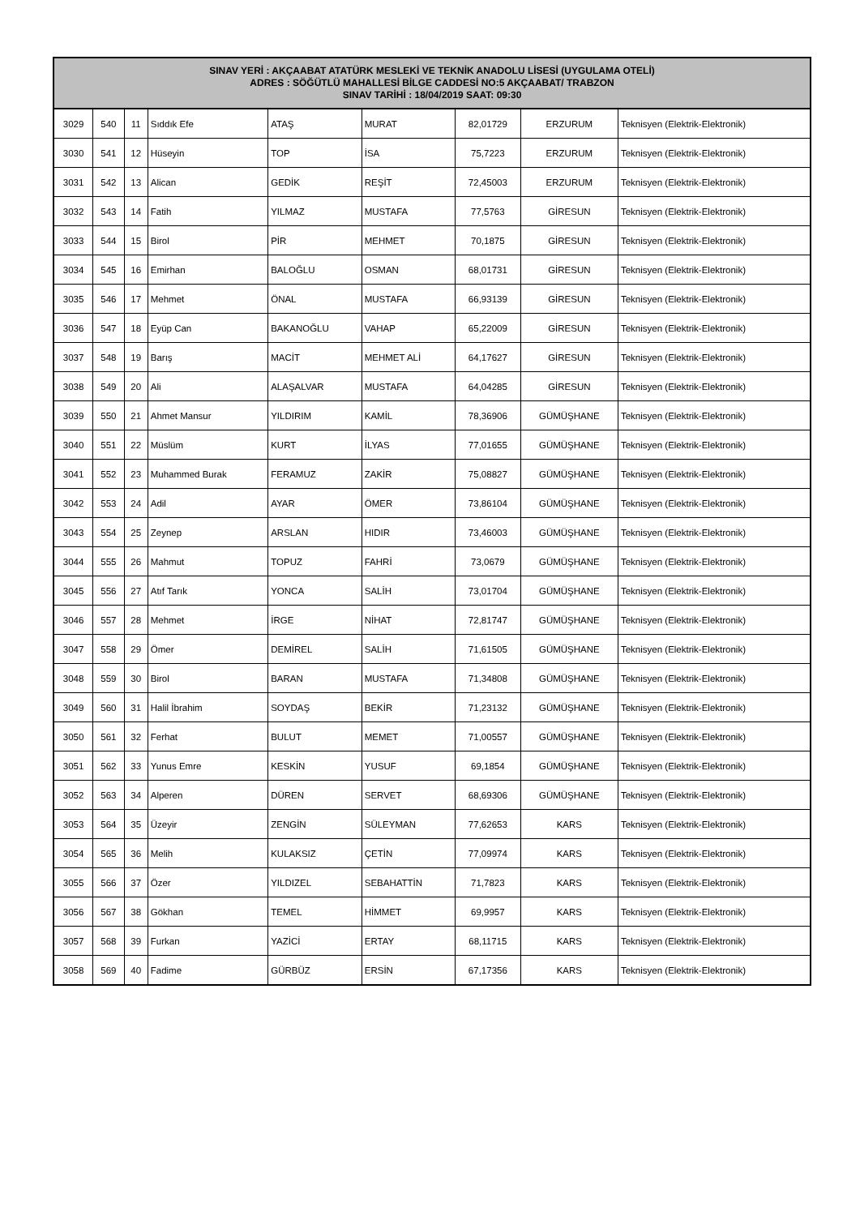| SINAV YERİ : AKÇAABAT ATATÜRK MESLEKİ VE TEKNİK ANADOLU LİSESİ (UYGULAMA OTELİ) ADRES : SÖĞÜTLÜ MAHALLESİ BİLGE CADDESİ NO:5 AKÇAABAT/ TRABZON SINAV TARİHİ : 18/04/2019 SAAT: 09:30 | | | | | | | | |
| --- | --- | --- | --- | --- | --- | --- | --- | --- |
| 3029 | 540 | 11 | Sıddık Efe | ATAŞ | MURAT | 82,01729 | ERZURUM | Teknisyen (Elektrik-Elektronik) |
| 3030 | 541 | 12 | Hüseyin | TOP | İSA | 75,7223 | ERZURUM | Teknisyen (Elektrik-Elektronik) |
| 3031 | 542 | 13 | Alican | GEDİK | REŞİT | 72,45003 | ERZURUM | Teknisyen (Elektrik-Elektronik) |
| 3032 | 543 | 14 | Fatih | YILMAZ | MUSTAFA | 77,5763 | GİRESUN | Teknisyen (Elektrik-Elektronik) |
| 3033 | 544 | 15 | Birol | PİR | MEHMET | 70,1875 | GİRESUN | Teknisyen (Elektrik-Elektronik) |
| 3034 | 545 | 16 | Emirhan | BALOĞLU | OSMAN | 68,01731 | GİRESUN | Teknisyen (Elektrik-Elektronik) |
| 3035 | 546 | 17 | Mehmet | ÖNAL | MUSTAFA | 66,93139 | GİRESUN | Teknisyen (Elektrik-Elektronik) |
| 3036 | 547 | 18 | Eyüp Can | BAKANOĞLU | VAHAP | 65,22009 | GİRESUN | Teknisyen (Elektrik-Elektronik) |
| 3037 | 548 | 19 | Barış | MACİT | MEHMET ALİ | 64,17627 | GİRESUN | Teknisyen (Elektrik-Elektronik) |
| 3038 | 549 | 20 | Ali | ALAŞALVAR | MUSTAFA | 64,04285 | GİRESUN | Teknisyen (Elektrik-Elektronik) |
| 3039 | 550 | 21 | Ahmet Mansur | YILDIRIM | KAMİL | 78,36906 | GÜMÜŞHANE | Teknisyen (Elektrik-Elektronik) |
| 3040 | 551 | 22 | Müslüm | KURT | İLYAS | 77,01655 | GÜMÜŞHANE | Teknisyen (Elektrik-Elektronik) |
| 3041 | 552 | 23 | Muhammed Burak | FERAMUZ | ZAKİR | 75,08827 | GÜMÜŞHANE | Teknisyen (Elektrik-Elektronik) |
| 3042 | 553 | 24 | Adil | AYAR | ÖMER | 73,86104 | GÜMÜŞHANE | Teknisyen (Elektrik-Elektronik) |
| 3043 | 554 | 25 | Zeynep | ARSLAN | HIDIR | 73,46003 | GÜMÜŞHANE | Teknisyen (Elektrik-Elektronik) |
| 3044 | 555 | 26 | Mahmut | TOPUZ | FAHRİ | 73,0679 | GÜMÜŞHANE | Teknisyen (Elektrik-Elektronik) |
| 3045 | 556 | 27 | Atıf Tarık | YONCA | SALİH | 73,01704 | GÜMÜŞHANE | Teknisyen (Elektrik-Elektronik) |
| 3046 | 557 | 28 | Mehmet | İRGE | NİHAT | 72,81747 | GÜMÜŞHANE | Teknisyen (Elektrik-Elektronik) |
| 3047 | 558 | 29 | Ömer | DEMİREL | SALİH | 71,61505 | GÜMÜŞHANE | Teknisyen (Elektrik-Elektronik) |
| 3048 | 559 | 30 | Birol | BARAN | MUSTAFA | 71,34808 | GÜMÜŞHANE | Teknisyen (Elektrik-Elektronik) |
| 3049 | 560 | 31 | Halil İbrahim | SOYDAŞ | BEKİR | 71,23132 | GÜMÜŞHANE | Teknisyen (Elektrik-Elektronik) |
| 3050 | 561 | 32 | Ferhat | BULUT | MEMET | 71,00557 | GÜMÜŞHANE | Teknisyen (Elektrik-Elektronik) |
| 3051 | 562 | 33 | Yunus Emre | KESKİN | YUSUF | 69,1854 | GÜMÜŞHANE | Teknisyen (Elektrik-Elektronik) |
| 3052 | 563 | 34 | Alperen | DÜREN | SERVET | 68,69306 | GÜMÜŞHANE | Teknisyen (Elektrik-Elektronik) |
| 3053 | 564 | 35 | Üzeyir | ZENGİN | SÜLEYMAN | 77,62653 | KARS | Teknisyen (Elektrik-Elektronik) |
| 3054 | 565 | 36 | Melih | KULAKSIZ | ÇETİN | 77,09974 | KARS | Teknisyen (Elektrik-Elektronik) |
| 3055 | 566 | 37 | Özer | YILDIZEL | SEBAHATTİN | 71,7823 | KARS | Teknisyen (Elektrik-Elektronik) |
| 3056 | 567 | 38 | Gökhan | TEMEL | HİMMET | 69,9957 | KARS | Teknisyen (Elektrik-Elektronik) |
| 3057 | 568 | 39 | Furkan | YAZİCİ | ERTAY | 68,11715 | KARS | Teknisyen (Elektrik-Elektronik) |
| 3058 | 569 | 40 | Fadime | GÜRBÜZ | ERSİN | 67,17356 | KARS | Teknisyen (Elektrik-Elektronik) |